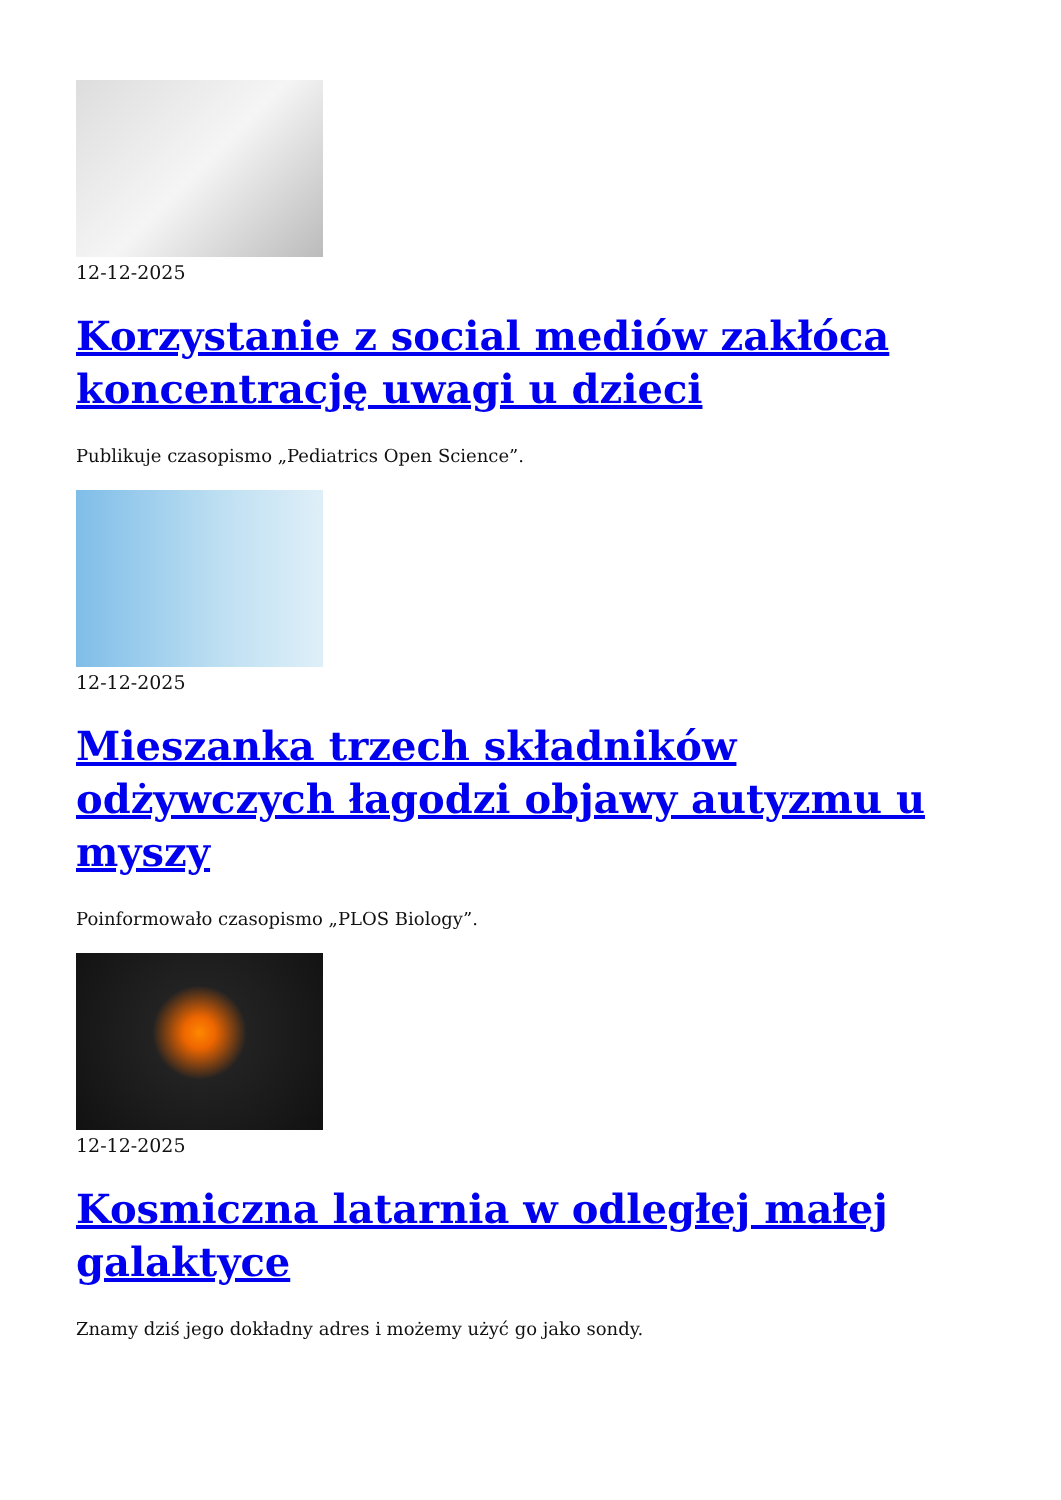12-12-2025
Korzystanie z social mediów zakłóca koncentrację uwagi u dzieci
Publikuje czasopismo „Pediatrics Open Science”.
12-12-2025
Mieszanka trzech składników odżywczych łagodzi objawy autyzmu u myszy
Poinformowało czasopismo „PLOS Biology”.
12-12-2025
Kosmiczna latarnia w odległej małej galaktyce
Znamy dziś jego dokładny adres i możemy użyć go jako sondy.